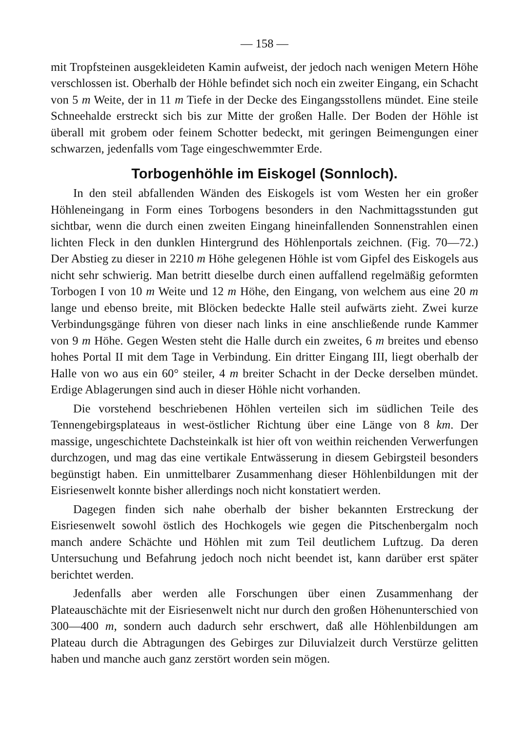— 158 —
mit Tropfsteinen ausgekleideten Kamin aufweist, der jedoch nach wenigen Metern Höhe verschlossen ist. Oberhalb der Höhle befindet sich noch ein zweiter Eingang, ein Schacht von 5 m Weite, der in 11 m Tiefe in der Decke des Eingangsstollens mündet. Eine steile Schneehalde erstreckt sich bis zur Mitte der großen Halle. Der Boden der Höhle ist überall mit grobem oder feinem Schotter bedeckt, mit geringen Beimengungen einer schwarzen, jedenfalls vom Tage eingeschwemmter Erde.
Torbogenhöhle im Eiskogel (Sonnloch).
In den steil abfallenden Wänden des Eiskogels ist vom Westen her ein großer Höhleneingang in Form eines Torbogens besonders in den Nachmittagsstunden gut sichtbar, wenn die durch einen zweiten Eingang hineinfallenden Sonnenstrahlen einen lichten Fleck in den dunklen Hintergrund des Höhlenportals zeichnen. (Fig. 70—72.) Der Abstieg zu dieser in 2210 m Höhe gelegenen Höhle ist vom Gipfel des Eiskogels aus nicht sehr schwierig. Man betritt dieselbe durch einen auffallend regelmäßig geformten Torbogen I von 10 m Weite und 12 m Höhe, den Eingang, von welchem aus eine 20 m lange und ebenso breite, mit Blöcken bedeckte Halle steil aufwärts zieht. Zwei kurze Verbindungsgänge führen von dieser nach links in eine anschließende runde Kammer von 9 m Höhe. Gegen Westen steht die Halle durch ein zweites, 6 m breites und ebenso hohes Portal II mit dem Tage in Verbindung. Ein dritter Eingang III, liegt oberhalb der Halle von wo aus ein 60° steiler, 4 m breiter Schacht in der Decke derselben mündet. Erdige Ablagerungen sind auch in dieser Höhle nicht vorhanden.
Die vorstehend beschriebenen Höhlen verteilen sich im südlichen Teile des Tennengebirgsplateaus in west-östlicher Richtung über eine Länge von 8 km. Der massige, ungeschichtete Dachsteinkalk ist hier oft von weithin reichenden Verwerfungen durchzogen, und mag das eine vertikale Entwässerung in diesem Gebirgsteil besonders begünstigt haben. Ein unmittelbarer Zusammenhang dieser Höhlenbildungen mit der Eisriesenwelt konnte bisher allerdings noch nicht konstatiert werden.
Dagegen finden sich nahe oberhalb der bisher bekannten Erstreckung der Eisriesenwelt sowohl östlich des Hochkogels wie gegen die Pitschenbergalm noch manch andere Schächte und Höhlen mit zum Teil deutlichem Luftzug. Da deren Untersuchung und Befahrung jedoch noch nicht beendet ist, kann darüber erst später berichtet werden.
Jedenfalls aber werden alle Forschungen über einen Zusammenhang der Plateauschächte mit der Eisriesenwelt nicht nur durch den großen Höhenunterschied von 300—400 m, sondern auch dadurch sehr erschwert, daß alle Höhlenbildungen am Plateau durch die Abtragungen des Gebirges zur Diluvialzeit durch Verstürze gelitten haben und manche auch ganz zerstört worden sein mögen.